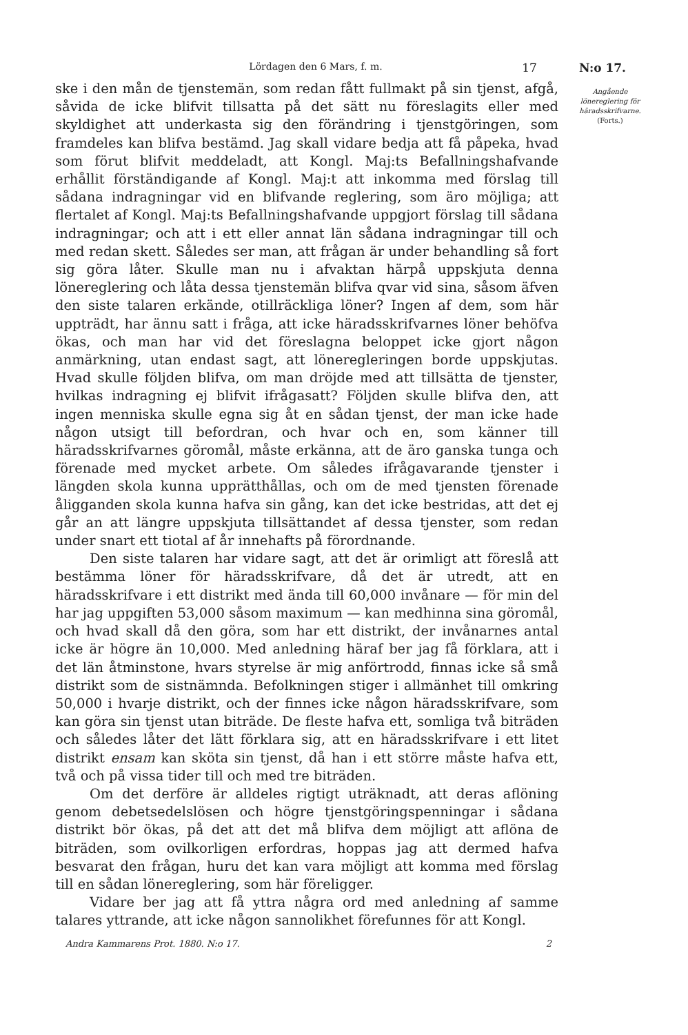Lördagen den 6 Mars, f. m. 17 N:o 17.
ske i den mån de tjenstemän, som redan fått fullmakt på sin tjenst, afgå, såvida de icke blifvit tillsatta på det sätt nu föreslagits eller med skyldighet att underkasta sig den förändring i tjenstgöringen, som framdeles kan blifva bestämd. Jag skall vidare bedja att få påpeka, hvad som förut blifvit meddeladt, att Kongl. Maj:ts Befallningshafvande erhållit förständigande af Kongl. Maj:t att inkomma med förslag till sådana indragningar vid en blifvande reglering, som äro möjliga; att flertalet af Kongl. Maj:ts Befallningshafvande uppgjort förslag till sådana indragningar; och att i ett eller annat län sådana indragningar till och med redan skett. Således ser man, att frågan är under behandling så fort sig göra låter. Skulle man nu i afvaktan härpå uppskjuta denna lönereglering och låta dessa tjenstemän blifva qvar vid sina, såsom äfven den siste talaren erkände, otillräckliga löner? Ingen af dem, som här uppträdt, har ännu satt i fråga, att icke häradsskrifvarnes löner behöfva ökas, och man har vid det föreslagna beloppet icke gjort någon anmärkning, utan endast sagt, att löneregleringen borde uppskjutas. Hvad skulle följden blifva, om man dröjde med att tillsätta de tjenster, hvilkas indragning ej blifvit ifrågasatt? Följden skulle blifva den, att ingen menniska skulle egna sig åt en sådan tjenst, der man icke hade någon utsigt till befordran, och hvar och en, som känner till häradsskrifvarnes göromål, måste erkänna, att de äro ganska tunga och förenade med mycket arbete. Om således ifrågavarande tjenster i längden skola kunna upprätthållas, och om de med tjensten förenade åligganden skola kunna hafva sin gång, kan det icke bestridas, att det ej går an att längre uppskjuta tillsättandet af dessa tjenster, som redan under snart ett tiotal af år innehafts på förordnande.
Den siste talaren har vidare sagt, att det är orimligt att föreslå att bestämma löner för häradsskrifvare, då det är utredt, att en häradsskrifvare i ett distrikt med ända till 60,000 invånare — för min del har jag uppgiften 53,000 såsom maximum — kan medhinna sina göromål, och hvad skall då den göra, som har ett distrikt, der invånarnes antal icke är högre än 10,000. Med anledning häraf ber jag få förklara, att i det län åtminstone, hvars styrelse är mig anförtrodd, finnas icke så små distrikt som de sistnämnda. Befolkningen stiger i allmänhet till omkring 50,000 i hvarje distrikt, och der finnes icke någon häradsskrifvare, som kan göra sin tjenst utan biträde. De fleste hafva ett, somliga två biträden och således låter det lätt förklara sig, att en häradsskrifvare i ett litet distrikt ensam kan sköta sin tjenst, då han i ett större måste hafva ett, två och på vissa tider till och med tre biträden.
Om det derföre är alldeles rigtigt uträknadt, att deras aflöning genom debetsedelslösen och högre tjenstgöringspenningar i sådana distrikt bör ökas, på det att det må blifva dem möjligt att aflöna de biträden, som ovilkorligen erfordras, hoppas jag att dermed hafva besvarat den frågan, huru det kan vara möjligt att komma med förslag till en sådan lönereglering, som här föreligger.
Vidare ber jag att få yttra några ord med anledning af samme talares yttrande, att icke någon sannolikhet förefunnes för att Kongl.
Angående lönereglering för häradsskrifvarne.
(Forts.)
Andra Kammarens Prot. 1880. N:o 17. 2